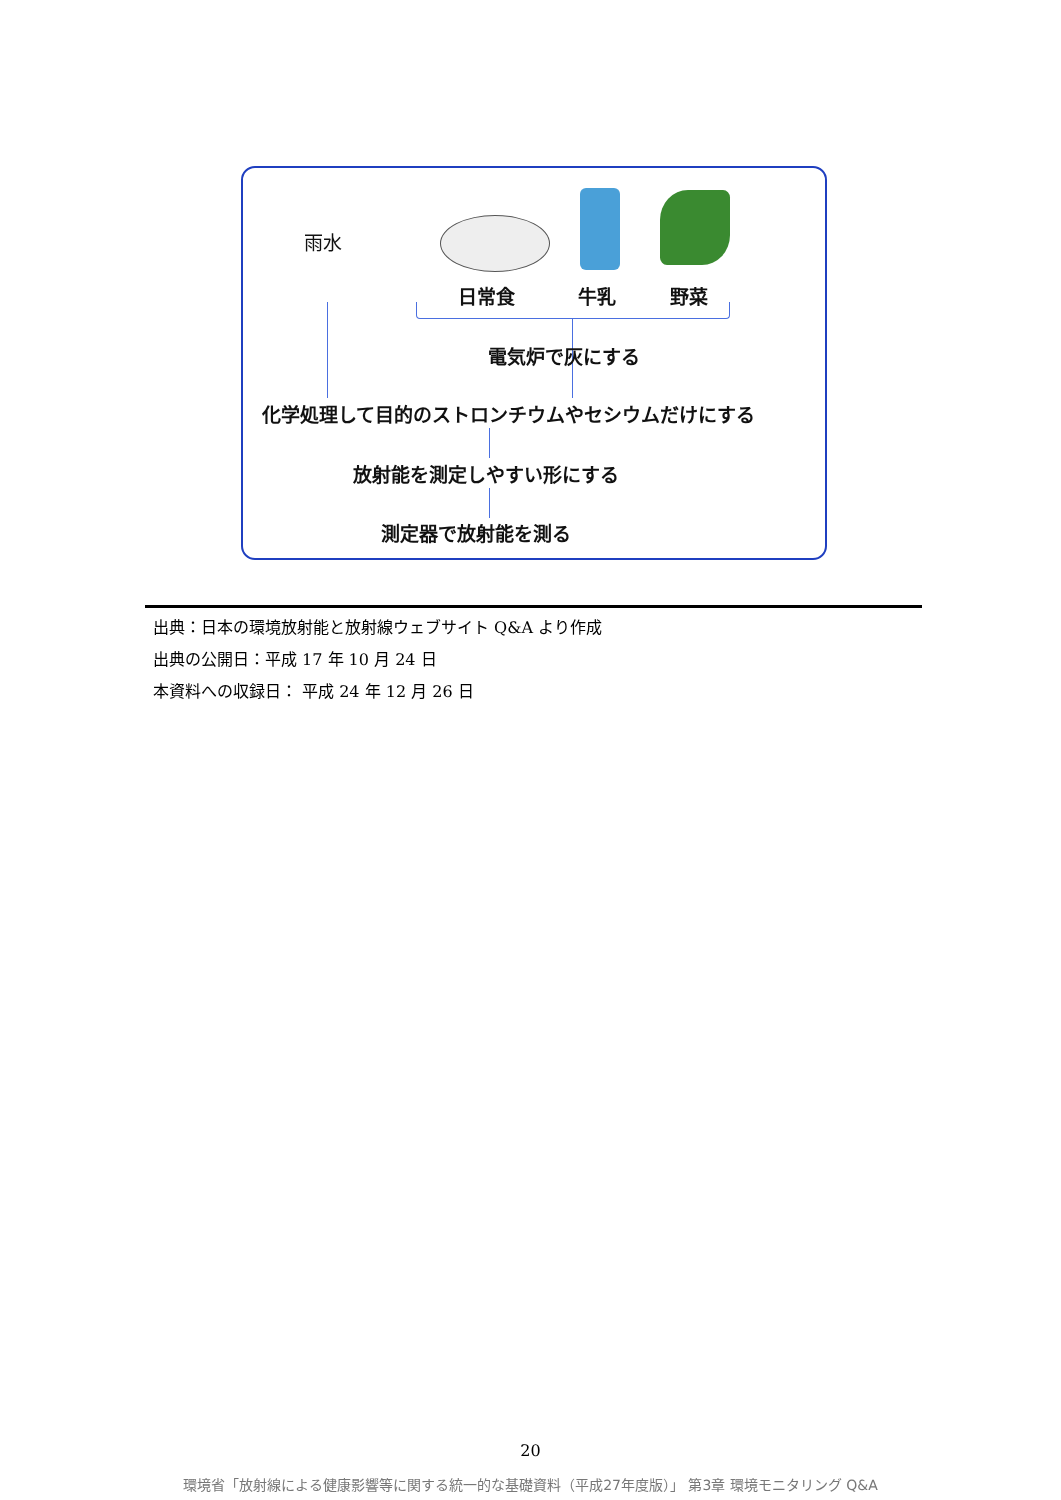雨水
日常食 牛乳 野菜
電気炉で灰にする
化学処理して目的のストロンチウムやセシウムだけにする
放射能を測定しやすい形にする
測定器で放射能を測る
出典：日本の環境放射能と放射線ウェブサイト Q&A より作成
出典の公開日：平成 17 年 10 月 24 日
本資料への収録日： 平成 24 年 12 月 26 日
20
環境省「放射線による健康影響等に関する統一的な基礎資料（平成27年度版）」 第3章 環境モニタリング Q&A